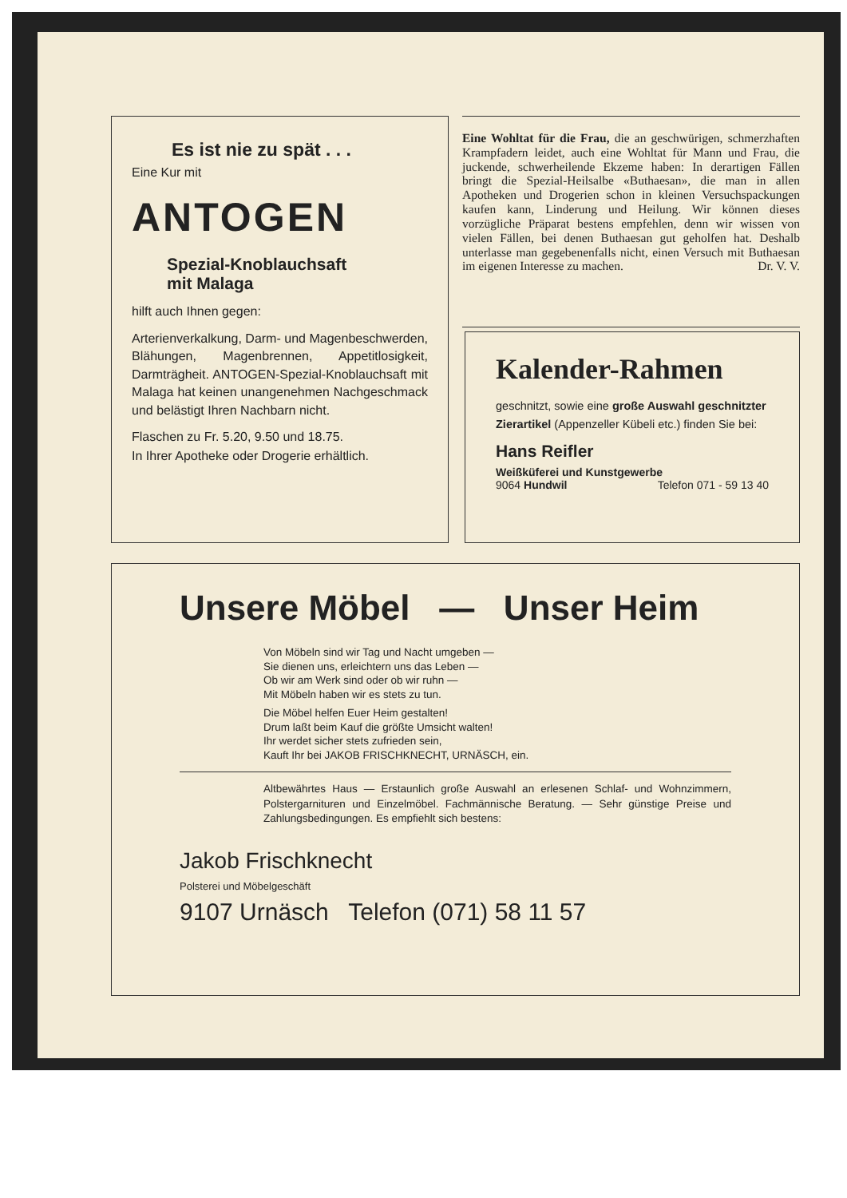Es ist nie zu spät . . .
Eine Kur mit
ANTOGEN
Spezial-Knoblauchsaft
mit Malaga
hilft auch Ihnen gegen:
Arterienverkalkung, Darm- und Magenbeschwerden, Blähungen, Magenbrennen, Appetitlosigkeit, Darmträgheit. ANTOGEN-Spezial-Knoblauchsaft mit Malaga hat keinen unangenehmen Nachgeschmack und belästigt Ihren Nachbarn nicht.
Flaschen zu Fr. 5.20, 9.50 und 18.75.
In Ihrer Apotheke oder Drogerie erhältlich.
Eine Wohltat für die Frau, die an geschwürigen, schmerzhaften Krampfadern leidet, auch eine Wohltat für Mann und Frau, die juckende, schwerheilende Ekzeme haben: In derartigen Fällen bringt die Spezial-Heilsalbe «Buthaesan», die man in allen Apotheken und Drogerien schon in kleinen Versuchspackungen kaufen kann, Linderung und Heilung. Wir können dieses vorzügliche Präparat bestens empfehlen, denn wir wissen von vielen Fällen, bei denen Buthaesan gut geholfen hat. Deshalb unterlasse man gegebenenfalls nicht, einen Versuch mit Buthaesan im eigenen Interesse zu machen. Dr. V. V.
Kalender-Rahmen
geschnitzt, sowie eine große Auswahl geschnitzter Zierartikel (Appenzeller Kübeli etc.) finden Sie bei:
Hans Reifler
Weißküferei und Kunstgewerbe
9064 Hundwil Telefon 071 - 59 13 40
Unsere Möbel — Unser Heim
Von Möbeln sind wir Tag und Nacht umgeben —
Sie dienen uns, erleichtern uns das Leben —
Ob wir am Werk sind oder ob wir ruhn —
Mit Möbeln haben wir es stets zu tun.
Die Möbel helfen Euer Heim gestalten!
Drum laßt beim Kauf die größte Umsicht walten!
Ihr werdet sicher stets zufrieden sein,
Kauft Ihr bei JAKOB FRISCHKNECHT, URNÄSCH, ein.
Altbewährtes Haus — Erstaunlich große Auswahl an erlesenen Schlaf- und Wohnzimmern, Polstergarnituren und Einzelmöbel. Fachmännische Beratung. — Sehr günstige Preise und Zahlungsbedingungen. Es empfiehlt sich bestens:
Jakob Frischknecht
Polsterei und Möbelgeschäft
9107 Urnäsch Telefon (071) 58 11 57